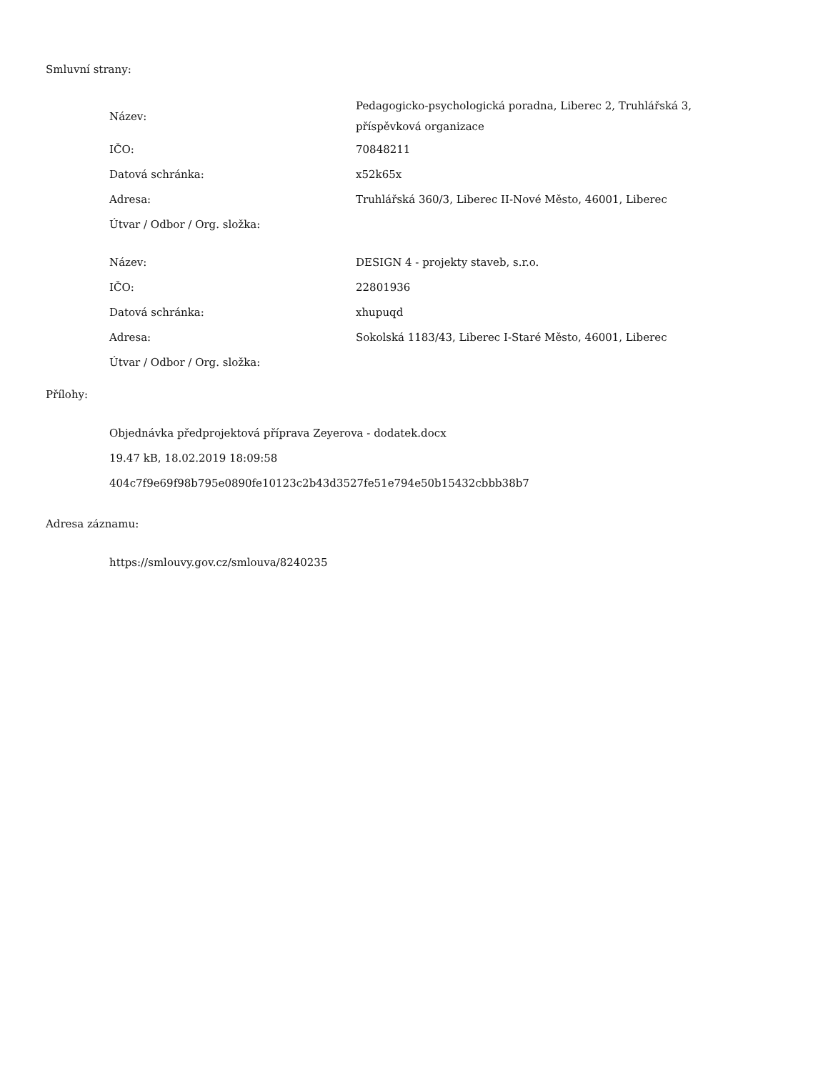Smluvní strany:
| Název: | Pedagogicko-psychologická poradna, Liberec 2, Truhlářská 3, příspěvková organizace |
| IČO: | 70848211 |
| Datová schránka: | x52k65x |
| Adresa: | Truhlářská 360/3, Liberec II-Nové Město, 46001, Liberec |
| Útvar / Odbor / Org. složka: | |
| Název: | DESIGN 4 - projekty staveb, s.r.o. |
| IČO: | 22801936 |
| Datová schránka: | xhupuqd |
| Adresa: | Sokolská 1183/43, Liberec I-Staré Město, 46001, Liberec |
| Útvar / Odbor / Org. složka: | |
Přílohy:
Objednávka předprojektová příprava Zeyerova - dodatek.docx
19.47 kB, 18.02.2019 18:09:58
404c7f9e69f98b795e0890fe10123c2b43d3527fe51e794e50b15432cbbb38b7
Adresa záznamu:
https://smlouvy.gov.cz/smlouva/8240235